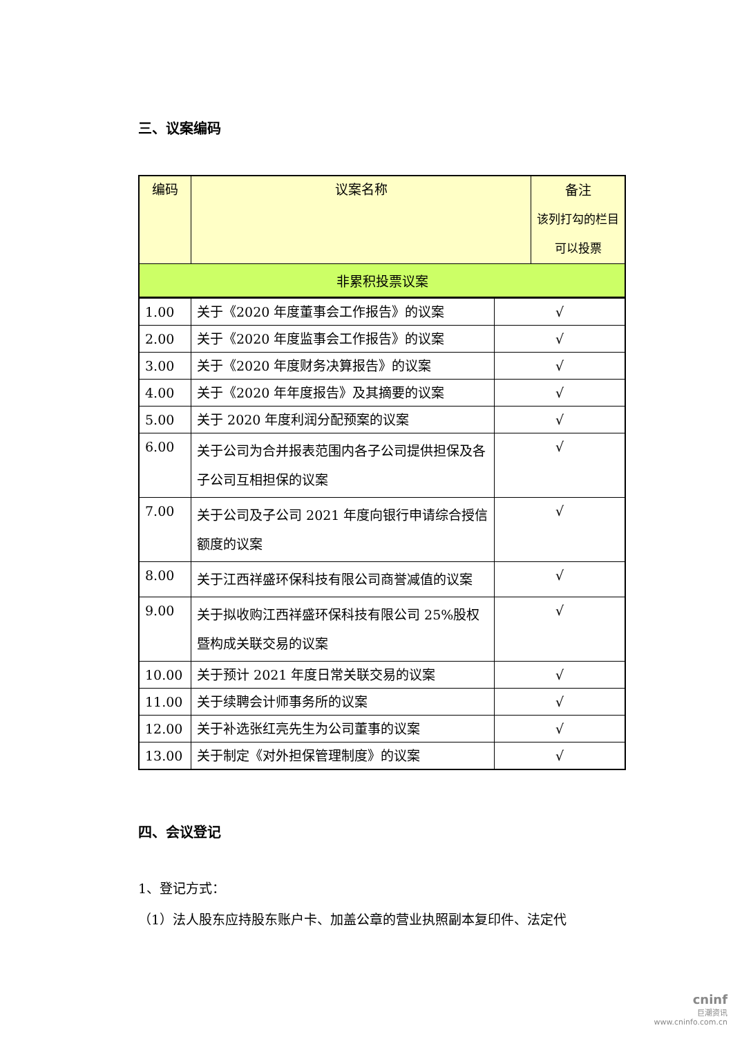三、议案编码
| 编码 | 议案名称 | 备注 该列打勾的栏目 可以投票 |
| --- | --- | --- |
| 非累积投票议案 | | |
| 1.00 | 关于《2020 年度董事会工作报告》的议案 | √ |
| 2.00 | 关于《2020 年度监事会工作报告》的议案 | √ |
| 3.00 | 关于《2020 年度财务决算报告》的议案 | √ |
| 4.00 | 关于《2020 年年度报告》及其摘要的议案 | √ |
| 5.00 | 关于 2020 年度利润分配预案的议案 | √ |
| 6.00 | 关于公司为合并报表范围内各子公司提供担保及各子公司互相担保的议案 | √ |
| 7.00 | 关于公司及子公司 2021 年度向银行申请综合授信额度的议案 | √ |
| 8.00 | 关于江西祥盛环保科技有限公司商誉减值的议案 | √ |
| 9.00 | 关于拟收购江西祥盛环保科技有限公司 25%股权暨构成关联交易的议案 | √ |
| 10.00 | 关于预计 2021 年度日常关联交易的议案 | √ |
| 11.00 | 关于续聘会计师事务所的议案 | √ |
| 12.00 | 关于补选张红亮先生为公司董事的议案 | √ |
| 13.00 | 关于制定《对外担保管理制度》的议案 | √ |
四、会议登记
1、登记方式：
（1）法人股东应持股东账户卡、加盖公章的营业执照副本复印件、法定代
cninf
巨潮资讯
www.cninfo.com.cn